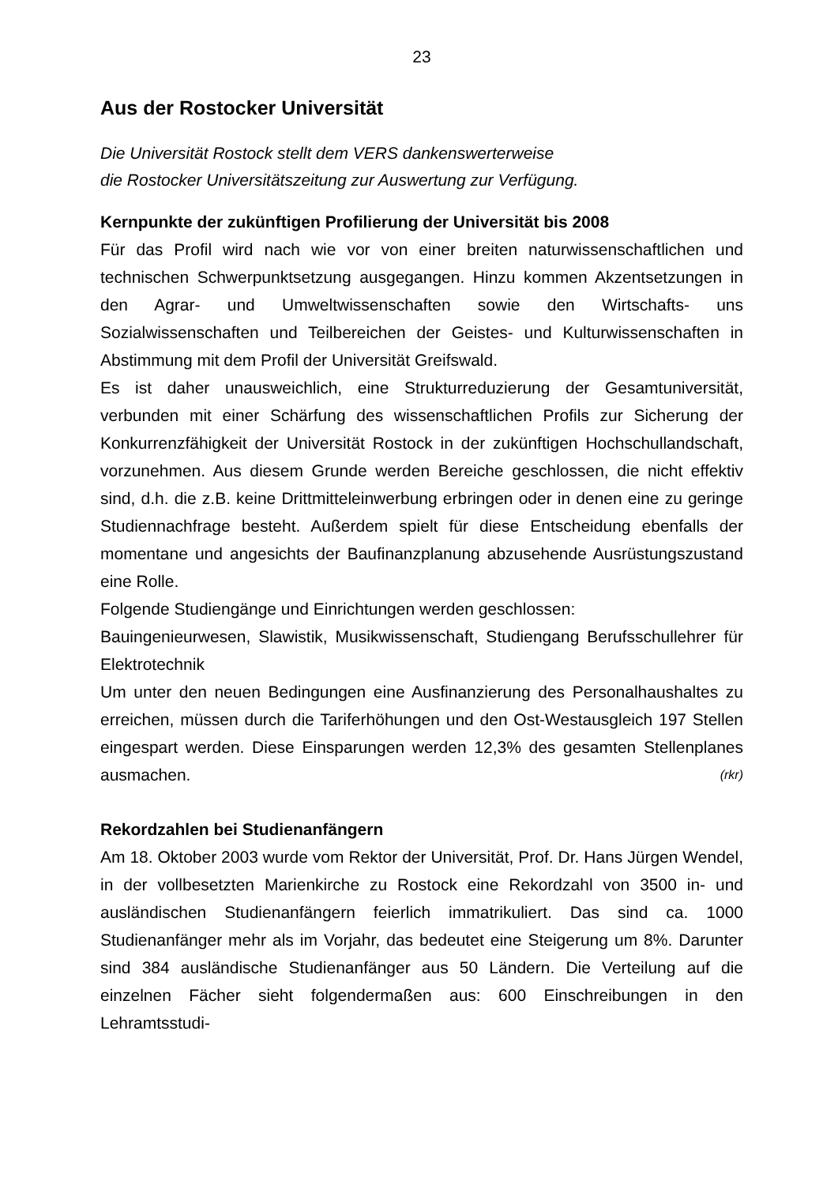23
Aus der Rostocker Universität
Die Universität Rostock stellt dem VERS dankenswerterweise
die Rostocker Universitätszeitung zur Auswertung zur Verfügung.
Kernpunkte der zukünftigen Profilierung der Universität bis 2008
Für das Profil wird nach wie vor von einer breiten naturwissenschaftlichen und technischen Schwerpunktsetzung ausgegangen. Hinzu kommen Akzentsetzungen in den Agrar- und Umweltwissenschaften sowie den Wirtschafts- uns Sozialwissenschaften und Teilbereichen der Geistes- und Kulturwissenschaften in Abstimmung mit dem Profil der Universität Greifswald.
Es ist daher unausweichlich, eine Strukturreduzierung der Gesamtuniversität, verbunden mit einer Schärfung des wissenschaftlichen Profils zur Sicherung der Konkurrenzfähigkeit der Universität Rostock in der zukünftigen Hochschullandschaft, vorzunehmen. Aus diesem Grunde werden Bereiche geschlossen, die nicht effektiv sind, d.h. die z.B. keine Drittmitteleinwerbung erbringen oder in denen eine zu geringe Studiennachfrage besteht. Außerdem spielt für diese Entscheidung ebenfalls der momentane und angesichts der Baufinanzplanung abzusehende Ausrüstungszustand eine Rolle.
Folgende Studiengänge und Einrichtungen werden geschlossen:
Bauingenieurwesen, Slawistik, Musikwissenschaft, Studiengang Berufsschullehrer für Elektrotechnik
Um unter den neuen Bedingungen eine Ausfinanzierung des Personalhaushaltes zu erreichen, müssen durch die Tariferhöhungen und den Ost-Westausgleich 197 Stellen eingespart werden. Diese Einsparungen werden 12,3% des gesamten Stellenplanes ausmachen. (rkr)
Rekordzahlen bei Studienanfängern
Am 18. Oktober 2003 wurde vom Rektor der Universität, Prof. Dr. Hans Jürgen Wendel, in der vollbesetzten Marienkirche zu Rostock eine Rekordzahl von 3500 in- und ausländischen Studienanfängern feierlich immatrikuliert. Das sind ca. 1000 Studienanfänger mehr als im Vorjahr, das bedeutet eine Steigerung um 8%. Darunter sind 384 ausländische Studienanfänger aus 50 Ländern. Die Verteilung auf die einzelnen Fächer sieht folgendermaßen aus: 600 Einschreibungen in den Lehramtsstudi-